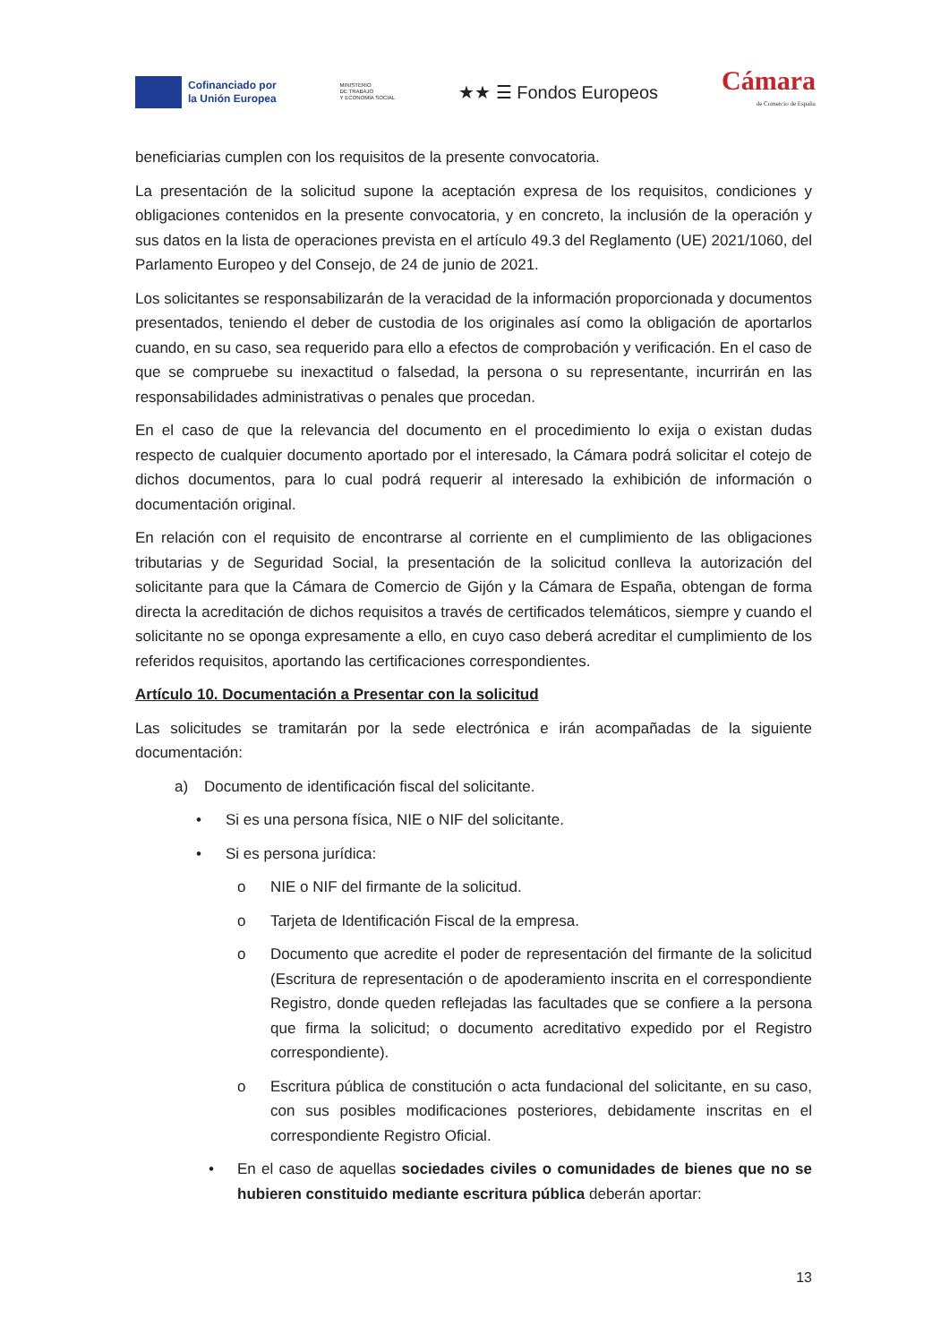Cofinanciado por
la Unión Europea
MINISTERIO
DE TRABAJO
Y ECONOMÍA SOCIAL
★★ ☰ Fondos Europeos
Cámara
de Comercio de España
beneficiarias cumplen con los requisitos de la presente convocatoria.
La presentación de la solicitud supone la aceptación expresa de los requisitos, condiciones y obligaciones contenidos en la presente convocatoria, y en concreto, la inclusión de la operación y sus datos en la lista de operaciones prevista en el artículo 49.3 del Reglamento (UE) 2021/1060, del Parlamento Europeo y del Consejo, de 24 de junio de 2021.
Los solicitantes se responsabilizarán de la veracidad de la información proporcionada y documentos presentados, teniendo el deber de custodia de los originales así como la obligación de aportarlos cuando, en su caso, sea requerido para ello a efectos de comprobación y verificación. En el caso de que se compruebe su inexactitud o falsedad, la persona o su representante, incurrirán en las responsabilidades administrativas o penales que procedan.
En el caso de que la relevancia del documento en el procedimiento lo exija o existan dudas respecto de cualquier documento aportado por el interesado, la Cámara podrá solicitar el cotejo de dichos documentos, para lo cual podrá requerir al interesado la exhibición de información o documentación original.
En relación con el requisito de encontrarse al corriente en el cumplimiento de las obligaciones tributarias y de Seguridad Social, la presentación de la solicitud conlleva la autorización del solicitante para que la Cámara de Comercio de Gijón y la Cámara de España, obtengan de forma directa la acreditación de dichos requisitos a través de certificados telemáticos, siempre y cuando el solicitante no se oponga expresamente a ello, en cuyo caso deberá acreditar el cumplimiento de los referidos requisitos, aportando las certificaciones correspondientes.
Artículo 10. Documentación a Presentar con la solicitud
Las solicitudes se tramitarán por la sede electrónica e irán acompañadas de la siguiente documentación:
a) Documento de identificación fiscal del solicitante.
• Si es una persona física, NIE o NIF del solicitante.
• Si es persona jurídica:
o NIE o NIF del firmante de la solicitud.
o Tarjeta de Identificación Fiscal de la empresa.
o Documento que acredite el poder de representación del firmante de la solicitud (Escritura de representación o de apoderamiento inscrita en el correspondiente Registro, donde queden reflejadas las facultades que se confiere a la persona que firma la solicitud; o documento acreditativo expedido por el Registro correspondiente).
o Escritura pública de constitución o acta fundacional del solicitante, en su caso, con sus posibles modificaciones posteriores, debidamente inscritas en el correspondiente Registro Oficial.
• En el caso de aquellas sociedades civiles o comunidades de bienes que no se hubieren constituido mediante escritura pública deberán aportar:
13